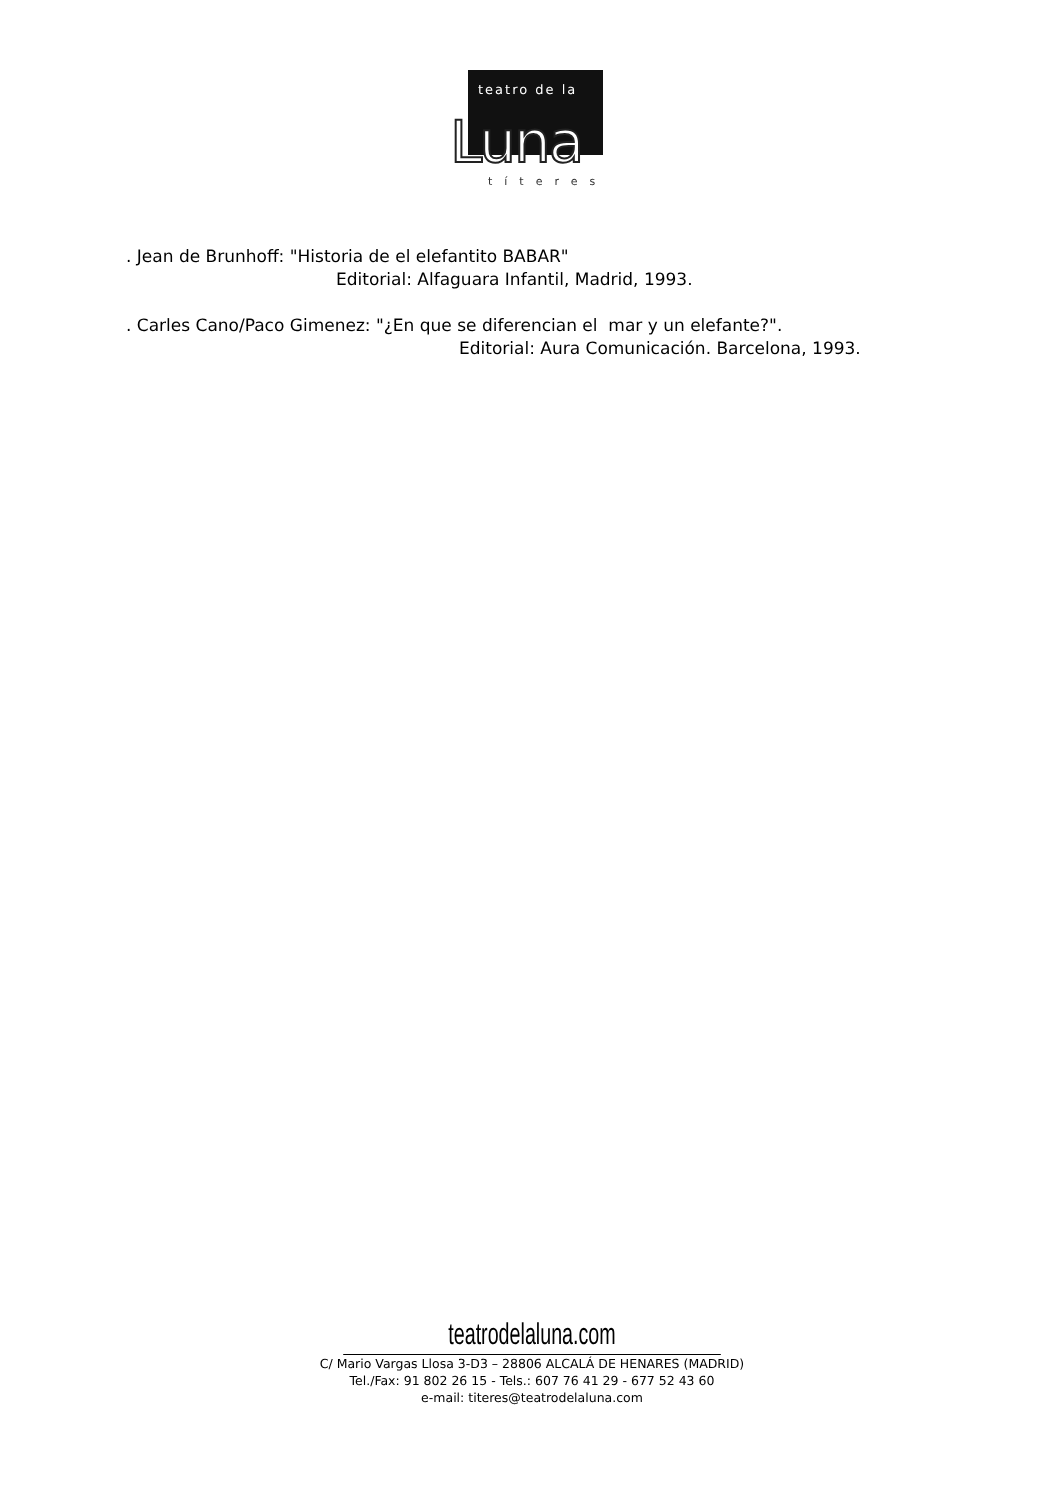teatro de la
Luna
títeres
. Jean de Brunhoff: "Historia de el elefantito BABAR"
Editorial: Alfaguara Infantil, Madrid, 1993.
. Carles Cano/Paco Gimenez: "¿En que se diferencian el mar y un elefante?".
Editorial: Aura Comunicación. Barcelona, 1993.
teatrodelaluna.com
C/ Mario Vargas Llosa 3-D3 – 28806 ALCALÁ DE HENARES (MADRID)
Tel./Fax: 91 802 26 15 - Tels.: 607 76 41 29 - 677 52 43 60
e-mail: titeres@teatrodelaluna.com